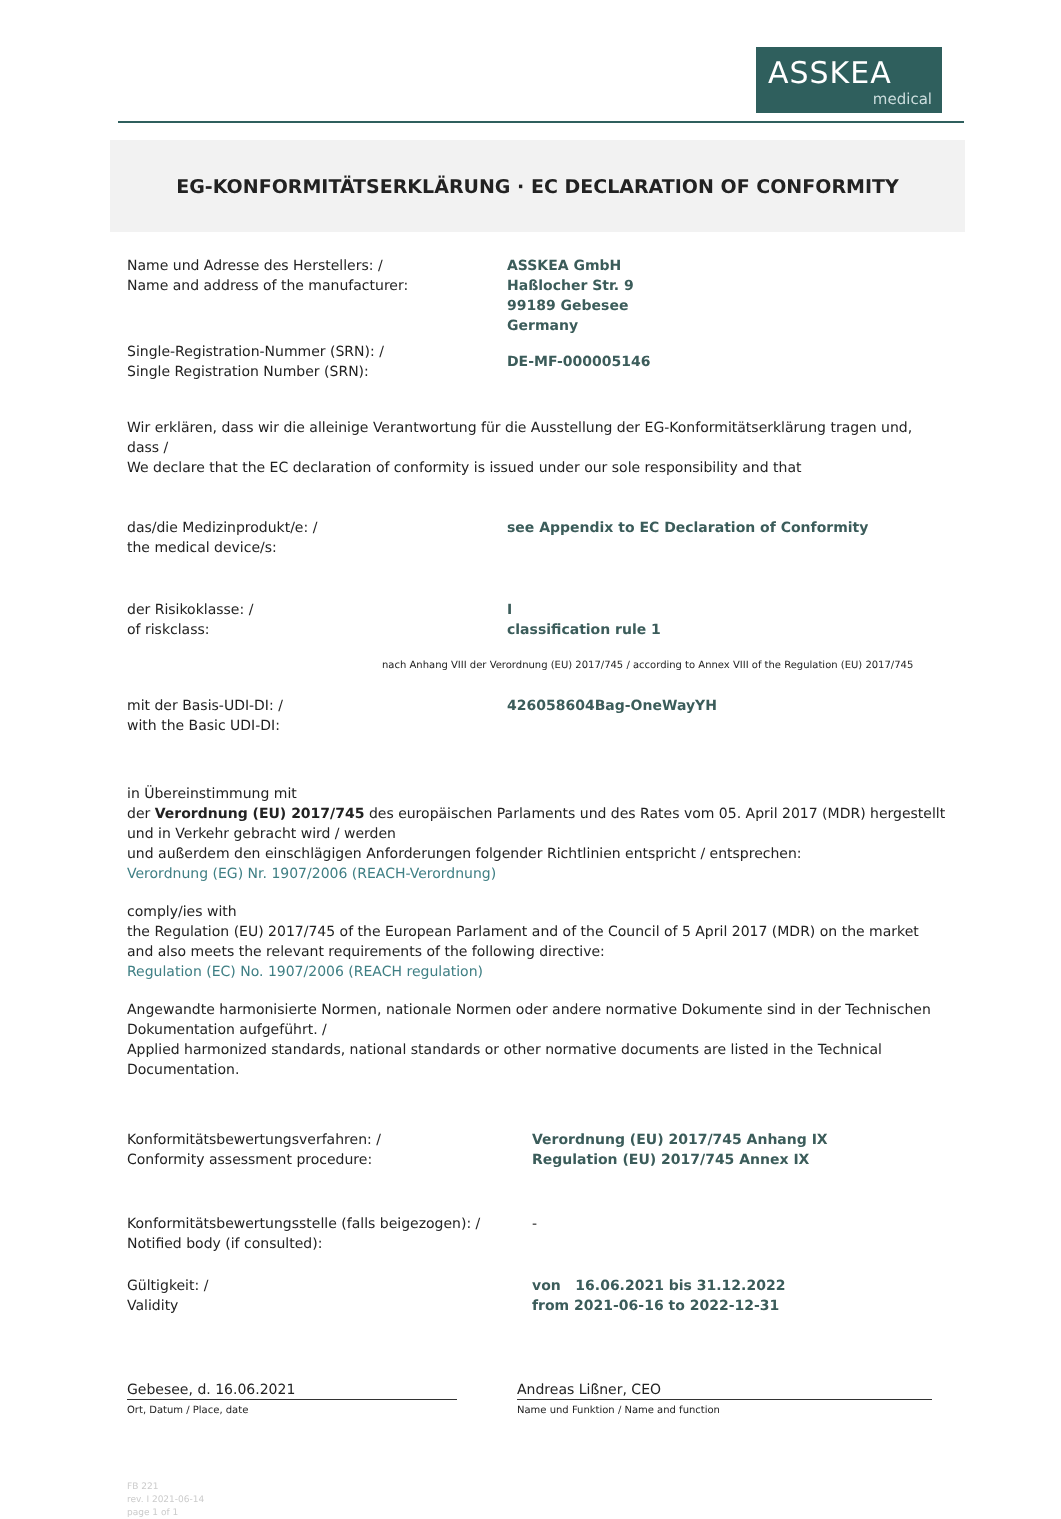ASSKEA
medical
EG-KONFORMITÄTSERKLÄRUNG · EC DECLARATION OF CONFORMITY
Name und Adresse des Herstellers: /
Name and address of the manufacturer:
ASSKEA GmbH
Haßlocher Str. 9
99189 Gebesee
Germany
Single-Registration-Nummer (SRN): /
Single Registration Number (SRN):
DE-MF-000005146
Wir erklären, dass wir die alleinige Verantwortung für die Ausstellung der EG-Konformitätserklärung tragen und, dass /
We declare that the EC declaration of conformity is issued under our sole responsibility and that
das/die Medizinprodukt/e: /
the medical device/s:
see Appendix to EC Declaration of Conformity
der Risikoklasse: /
of riskclass:
I
classification rule 1
nach Anhang VIII der Verordnung (EU) 2017/745 / according to Annex VIII of the Regulation (EU) 2017/745
mit der Basis-UDI-DI: /
with the Basic UDI-DI:
426058604Bag-OneWayYH
in Übereinstimmung mit
der Verordnung (EU) 2017/745 des europäischen Parlaments und des Rates vom 05. April 2017 (MDR) hergestellt und in Verkehr gebracht wird / werden
und außerdem den einschlägigen Anforderungen folgender Richtlinien entspricht / entsprechen:
Verordnung (EG) Nr. 1907/2006 (REACH-Verordnung)
comply/ies with
the Regulation (EU) 2017/745 of the European Parlament and of the Council of 5 April 2017 (MDR) on the market
and also meets the relevant requirements of the following directive:
Regulation (EC) No. 1907/2006 (REACH regulation)
Angewandte harmonisierte Normen, nationale Normen oder andere normative Dokumente sind in der Technischen Dokumentation aufgeführt. /
Applied harmonized standards, national standards or other normative documents are listed in the Technical Documentation.
Konformitätsbewertungsverfahren: /
Conformity assessment procedure:
Verordnung (EU) 2017/745 Anhang IX
Regulation (EU) 2017/745 Annex IX
Konformitätsbewertungsstelle (falls beigezogen): /
Notified body (if consulted):
-
Gültigkeit: /
Validity
von 16.06.2021 bis 31.12.2022
from 2021-06-16 to 2022-12-31
Gebesee, d. 16.06.2021 Andreas Lißner, CEO
Ort, Datum / Place, date Name und Funktion / Name and function
FB 221
rev. I 2021-06-14
page 1 of 1